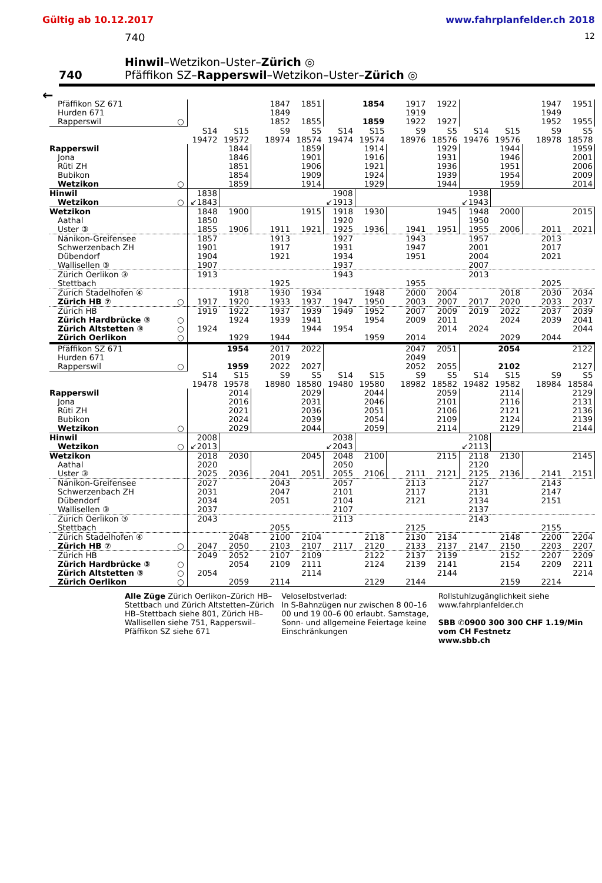Gültig ab 10.12.2017 www.fahrplanfelder.ch 2018
740 12
740 Hinwil–Wetzikon–Uster–Zürich ◎
Pfäffikon SZ–Rapperswil–Wetzikon–Uster–Zürich ◎
←
| Pfäffikon SZ 671 | | | | 1847 | 1851 | | 1854 | 1917 | 1922 | | | 1947 | 1951 |
| Hurden 671 | | | | 1849 | | | | 1919 | | | | 1949 | |
| Rapperswil | ○ | | | 1852 | 1855 | | 1859 | 1922 | 1927 | | | 1952 | 1955 |
| | | S14 | S15 | S9 | S5 | S14 | S15 | S9 | S5 | S14 | S15 | S9 | S5 |
| | | 19472 | 19572 | 18974 | 18574 | 19474 | 19574 | 18976 | 18576 | 19476 | 19576 | 18978 | 18578 |
| Rapperswil | | | 1844 | | 1859 | | 1914 | | 1929 | | 1944 | | 1959 |
| Jona | | | 1846 | | 1901 | | 1916 | | 1931 | | 1946 | | 2001 |
| Rüti ZH | | | 1851 | | 1906 | | 1921 | | 1936 | | 1951 | | 2006 |
| Bubikon | | | 1854 | | 1909 | | 1924 | | 1939 | | 1954 | | 2009 |
| Wetzikon | ○ | | 1859 | | 1914 | | 1929 | | 1944 | | 1959 | | 2014 |
| Hinwil | | 1838 | | | | 1908 | | | | 1938 | | | |
| Wetzikon | ○ | ↙1843 | | | | ↙1913 | | | | ↙1943 | | | |
| Wetzikon | | 1848 | 1900 | | 1915 | 1918 | 1930 | | 1945 | 1948 | 2000 | | 2015 |
| Aathal | | 1850 | | | | 1920 | | | | 1950 | | | |
| Uster ③ | | 1855 | 1906 | 1911 | 1921 | 1925 | 1936 | 1941 | 1951 | 1955 | 2006 | 2011 | 2021 |
| Nänikon-Greifensee | | 1857 | | 1913 | | 1927 | | 1943 | | 1957 | | 2013 | |
| Schwerzenbach ZH | | 1901 | | 1917 | | 1931 | | 1947 | | 2001 | | 2017 | |
| Dübendorf | | 1904 | | 1921 | | 1934 | | 1951 | | 2004 | | 2021 | |
| Wallisellen ③ | | 1907 | | | | 1937 | | | | 2007 | | | |
| Zürich Oerlikon ③ | | 1913 | | | | 1943 | | | | 2013 | | | |
| Stettbach | | | | 1925 | | | | 1955 | | | | 2025 | |
| Zürich Stadelhofen ④ | | | 1918 | 1930 | 1934 | | 1948 | 2000 | 2004 | | 2018 | 2030 | 2034 |
| Zürich HB ⑦ | ○ | 1917 | 1920 | 1933 | 1937 | 1947 | 1950 | 2003 | 2007 | 2017 | 2020 | 2033 | 2037 |
| Zürich HB | | 1919 | 1922 | 1937 | 1939 | 1949 | 1952 | 2007 | 2009 | 2019 | 2022 | 2037 | 2039 |
| Zürich Hardbrücke ③ | ○ | | 1924 | 1939 | 1941 | | 1954 | 2009 | 2011 | | 2024 | 2039 | 2041 |
| Zürich Altstetten ③ | ○ | 1924 | | | 1944 | 1954 | | | 2014 | 2024 | | | 2044 |
| Zürich Oerlikon | ○ | | 1929 | 1944 | | | 1959 | 2014 | | | 2029 | 2044 | |
| Pfäffikon SZ 671 | | | 1954 | 2017 | 2022 | | | 2047 | 2051 | | 2054 | | 2122 |
| Hurden 671 | | | | 2019 | | | | 2049 | | | | | |
| Rapperswil | ○ | | 1959 | 2022 | 2027 | | | 2052 | 2055 | | 2102 | | 2127 |
| | | S14 | S15 | S9 | S5 | S14 | S15 | S9 | S5 | S14 | S15 | S9 | S5 |
| | | 19478 | 19578 | 18980 | 18580 | 19480 | 19580 | 18982 | 18582 | 19482 | 19582 | 18984 | 18584 |
| Rapperswil | | | 2014 | | 2029 | | 2044 | | 2059 | | 2114 | | 2129 |
| Jona | | | 2016 | | 2031 | | 2046 | | 2101 | | 2116 | | 2131 |
| Rüti ZH | | | 2021 | | 2036 | | 2051 | | 2106 | | 2121 | | 2136 |
| Bubikon | | | 2024 | | 2039 | | 2054 | | 2109 | | 2124 | | 2139 |
| Wetzikon | ○ | | 2029 | | 2044 | | 2059 | | 2114 | | 2129 | | 2144 |
| Hinwil | | 2008 | | | | 2038 | | | | 2108 | | | |
| Wetzikon | ○ | ↙2013 | | | | ↙2043 | | | | ↙2113 | | | |
| Wetzikon | | 2018 | 2030 | | 2045 | 2048 | 2100 | | 2115 | 2118 | 2130 | | 2145 |
| Aathal | | 2020 | | | | 2050 | | | | 2120 | | | |
| Uster ③ | | 2025 | 2036 | 2041 | 2051 | 2055 | 2106 | 2111 | 2121 | 2125 | 2136 | 2141 | 2151 |
| Nänikon-Greifensee | | 2027 | | 2043 | | 2057 | | 2113 | | 2127 | | 2143 | |
| Schwerzenbach ZH | | 2031 | | 2047 | | 2101 | | 2117 | | 2131 | | 2147 | |
| Dübendorf | | 2034 | | 2051 | | 2104 | | 2121 | | 2134 | | 2151 | |
| Wallisellen ③ | | 2037 | | | | 2107 | | | | 2137 | | | |
| Zürich Oerlikon ③ | | 2043 | | | | 2113 | | | | 2143 | | | |
| Stettbach | | | | 2055 | | | | 2125 | | | | 2155 | |
| Zürich Stadelhofen ④ | | | 2048 | 2100 | 2104 | | 2118 | 2130 | 2134 | | 2148 | 2200 | 2204 |
| Zürich HB ⑦ | ○ | 2047 | 2050 | 2103 | 2107 | 2117 | 2120 | 2133 | 2137 | 2147 | 2150 | 2203 | 2207 |
| Zürich HB | | 2049 | 2052 | 2107 | 2109 | | 2122 | 2137 | 2139 | | 2152 | 2207 | 2209 |
| Zürich Hardbrücke ③ | ○ | | 2054 | 2109 | 2111 | | 2124 | 2139 | 2141 | | 2154 | 2209 | 2211 |
| Zürich Altstetten ③ | ○ | 2054 | | | 2114 | | | | 2144 | | | | 2214 |
| Zürich Oerlikon | ○ | | 2059 | 2114 | | | 2129 | 2144 | | | 2159 | 2214 | |
Alle Züge Zürich Oerlikon–Zürich HB–Stettbach und Zürich Altstetten–Zürich HB–Stettbach siehe 801, Zürich HB–Wallisellen siehe 751, Rapperswil–Pfäffikon SZ siehe 671
Veloselbstverlad:
In S-Bahnzügen nur zwischen 8 00–16 00 und 19 00–6 00 erlaubt. Samstage, Sonn- und allgemeine Feiertage keine Einschränkungen
Rollstuhlzugänglichkeit siehe www.fahrplanfelder.ch
SBB ✆0900 300 300 CHF 1.19/Min vom CH Festnetz
www.sbb.ch